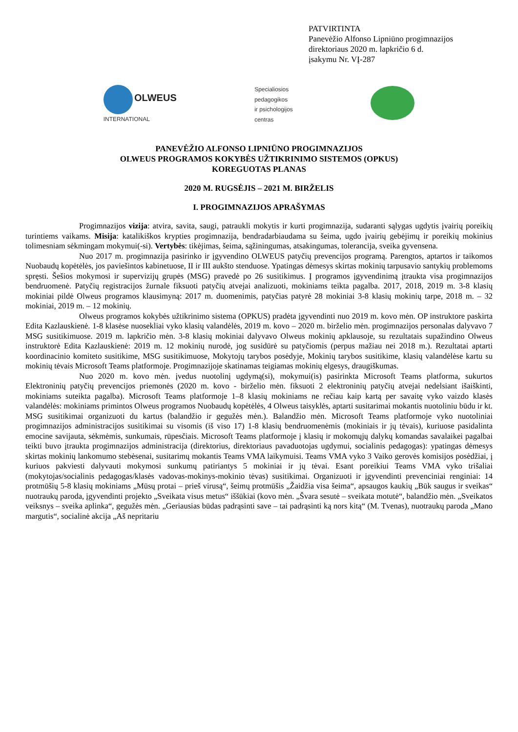PATVIRTINTA
Panevėžio Alfonso Lipniūno progimnazijos
direktoriaus 2020 m. lapkričio 6 d.
įsakymu Nr. VĮ-287
OLWEUS
INTERNATIONAL
Specialiosios
pedagogikos
ir psichologijos
centras
PANEVĖŽIO ALFONSO LIPNIŪNO PROGIMNAZIJOS
OLWEUS PROGRAMOS KOKYBĖS UŽTIKRINIMO SISTEMOS (OPKUS)
KOREGUOTAS PLANAS
2020 M. RUGSĖJIS – 2021 M. BIRŽELIS
I. PROGIMNAZIJOS APRAŠYMAS
Progimnazijos vizija: atvira, savita, saugi, patraukli mokytis ir kurti progimnazija, sudaranti sąlygas ugdytis įvairių poreikių turintiems vaikams. Misija: katalikiškos krypties progimnazija, bendradarbiaudama su šeima, ugdo įvairių gebėjimų ir poreikių mokinius tolimesniam sėkmingam mokymui(-si). Vertybės: tikėjimas, šeima, sąžiningumas, atsakingumas, tolerancija, sveika gyvensena.
Nuo 2017 m. progimnazija pasirinko ir įgyvendino OLWEUS patyčių prevencijos programą. Parengtos, aptartos ir taikomos Nuobaudų kopėtėlės, jos paviešintos kabinetuose, II ir III aukšto stenduose. Ypatingas dėmesys skirtas mokinių tarpusavio santykių problemoms spręsti. Šešios mokymosi ir supervizijų grupės (MSG) pravedė po 26 susitikimus. Į programos įgyvendinimą įtraukta visa progimnazijos bendruomenė. Patyčių registracijos žurnale fiksuoti patyčių atvejai analizuoti, mokiniams teikta pagalba. 2017, 2018, 2019 m. 3-8 klasių mokiniai pildė Olweus programos klausimyną: 2017 m. duomenimis, patyčias patyrė 28 mokiniai 3-8 klasių mokinių tarpe, 2018 m. – 32 mokiniai, 2019 m. – 12 mokinių.
Olweus programos kokybės užtikrinimo sistema (OPKUS) pradėta įgyvendinti nuo 2019 m. kovo mėn. OP instruktore paskirta Edita Kazlauskienė. 1-8 klasėse nuosekliai vyko klasių valandėlės, 2019 m. kovo – 2020 m. birželio mėn. progimnazijos personalas dalyvavo 7 MSG susitikimuose. 2019 m. lapkričio mėn. 3-8 klasių mokiniai dalyvavo Olweus mokinių apklausoje, su rezultatais supažindino Olweus instruktorė Edita Kazlauskienė: 2019 m. 12 mokinių nurodė, jog susidūrė su patyčiomis (perpus mažiau nei 2018 m.). Rezultatai aptarti koordinacinio komiteto susitikime, MSG susitikimuose, Mokytojų tarybos posėdyje, Mokinių tarybos susitikime, klasių valandėlėse kartu su mokinių tėvais Microsoft Teams platformoje. Progimnazijoje skatinamas teigiamas mokinių elgesys, draugiškumas.
Nuo 2020 m. kovo mėn. įvedus nuotolinį ugdymą(si), mokymui(is) pasirinkta Microsoft Teams platforma, sukurtos Elektroninių patyčių prevencijos priemonės (2020 m. kovo - birželio mėn. fiksuoti 2 elektroninių patyčių atvejai nedelsiant išaiškinti, mokiniams suteikta pagalba). Microsoft Teams platformoje 1–8 klasių mokiniams ne rečiau kaip kartą per savaitę vyko vaizdo klasės valandėlės: mokiniams primintos Olweus programos Nuobaudų kopėtėlės, 4 Olweus taisyklės, aptarti susitarimai mokantis nuotoliniu būdu ir kt. MSG susitikimai organizuoti du kartus (balandžio ir gegužės mėn.). Balandžio mėn. Microsoft Teams platformoje vyko nuotoliniai progimnazijos administracijos susitikimai su visomis (iš viso 17) 1-8 klasių bendruomenėmis (mokiniais ir jų tėvais), kuriuose pasidalinta emocine savijauta, sėkmėmis, sunkumais, rūpesčiais. Microsoft Teams platformoje į klasių ir mokomųjų dalykų komandas savalaikei pagalbai teikti buvo įtraukta progimnazijos administracija (direktorius, direktoriaus pavaduotojas ugdymui, socialinis pedagogas): ypatingas dėmesys skirtas mokinių lankomumo stebėsenai, susitarimų mokantis Teams VMA laikymuisi. Teams VMA vyko 3 Vaiko gerovės komisijos posėdžiai, į kuriuos pakviesti dalyvauti mokymosi sunkumų patiriantys 5 mokiniai ir jų tėvai. Esant poreikiui Teams VMA vyko trišaliai (mokytojas/socialinis pedagogas/klasės vadovas-mokinys-mokinio tėvas) susitikimai. Organizuoti ir įgyvendinti prevenciniai renginiai: 14 protmūšių 5-8 klasių mokiniams „Mūsų protai – prieš virusą“, šeimų protmūšis „Žaidžia visa šeima“, apsaugos kaukių „Būk saugus ir sveikas“ nuotraukų paroda, įgyvendinti projekto „Sveikata visus metus“ iššūkiai (kovo mėn. „Švara sesutė – sveikata motutė“, balandžio mėn. „Sveikatos veiksnys – sveika aplinka“, gegužės mėn. „Geriausias būdas padrąsinti save – tai padrąsinti ką nors kitą“ (M. Tvenas), nuotraukų paroda „Mano margutis“, socialinė akcija „Aš nepritariu